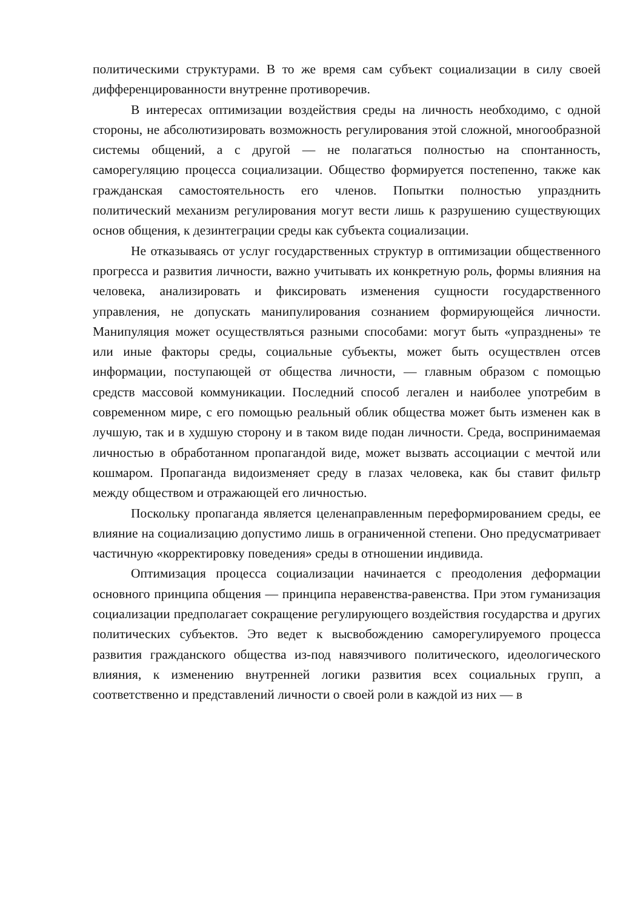политическими структурами. В то же время сам субъект социализации в силу своей дифференцированности внутренне противоречив.
В интересах оптимизации воздействия среды на личность необходимо, с одной стороны, не абсолютизировать возможность регулирования этой сложной, многообразной системы общений, а с другой — не полагаться полностью на спонтанность, саморегуляцию процесса социализации. Общество формируется постепенно, также как гражданская самостоятельность его членов. Попытки полностью упразднить политический механизм регулирования могут вести лишь к разрушению существующих основ общения, к дезинтеграции среды как субъекта социализации.
Не отказываясь от услуг государственных структур в оптимизации общественного прогресса и развития личности, важно учитывать их конкретную роль, формы влияния на человека, анализировать и фиксировать изменения сущности государственного управления, не допускать манипулирования сознанием формирующейся личности. Манипуляция может осуществляться разными способами: могут быть «упразднены» те или иные факторы среды, социальные субъекты, может быть осуществлен отсев информации, поступающей от общества личности, — главным образом с помощью средств массовой коммуникации. Последний способ легален и наиболее употребим в современном мире, с его помощью реальный облик общества может быть изменен как в лучшую, так и в худшую сторону и в таком виде подан личности. Среда, воспринимаемая личностью в обработанном пропагандой виде, может вызвать ассоциации с мечтой или кошмаром. Пропаганда видоизменяет среду в глазах человека, как бы ставит фильтр между обществом и отражающей его личностью.
Поскольку пропаганда является целенаправленным переформированием среды, ее влияние на социализацию допустимо лишь в ограниченной степени. Оно предусматривает частичную «корректировку поведения» среды в отношении индивида.
Оптимизация процесса социализации начинается с преодоления деформации основного принципа общения — принципа неравенства-равенства. При этом гуманизация социализации предполагает сокращение регулирующего воздействия государства и других политических субъектов. Это ведет к высвобождению саморегулируемого процесса развития гражданского общества из-под навязчивого политического, идеологического влияния, к изменению внутренней логики развития всех социальных групп, а соответственно и представлений личности о своей роли в каждой из них — в